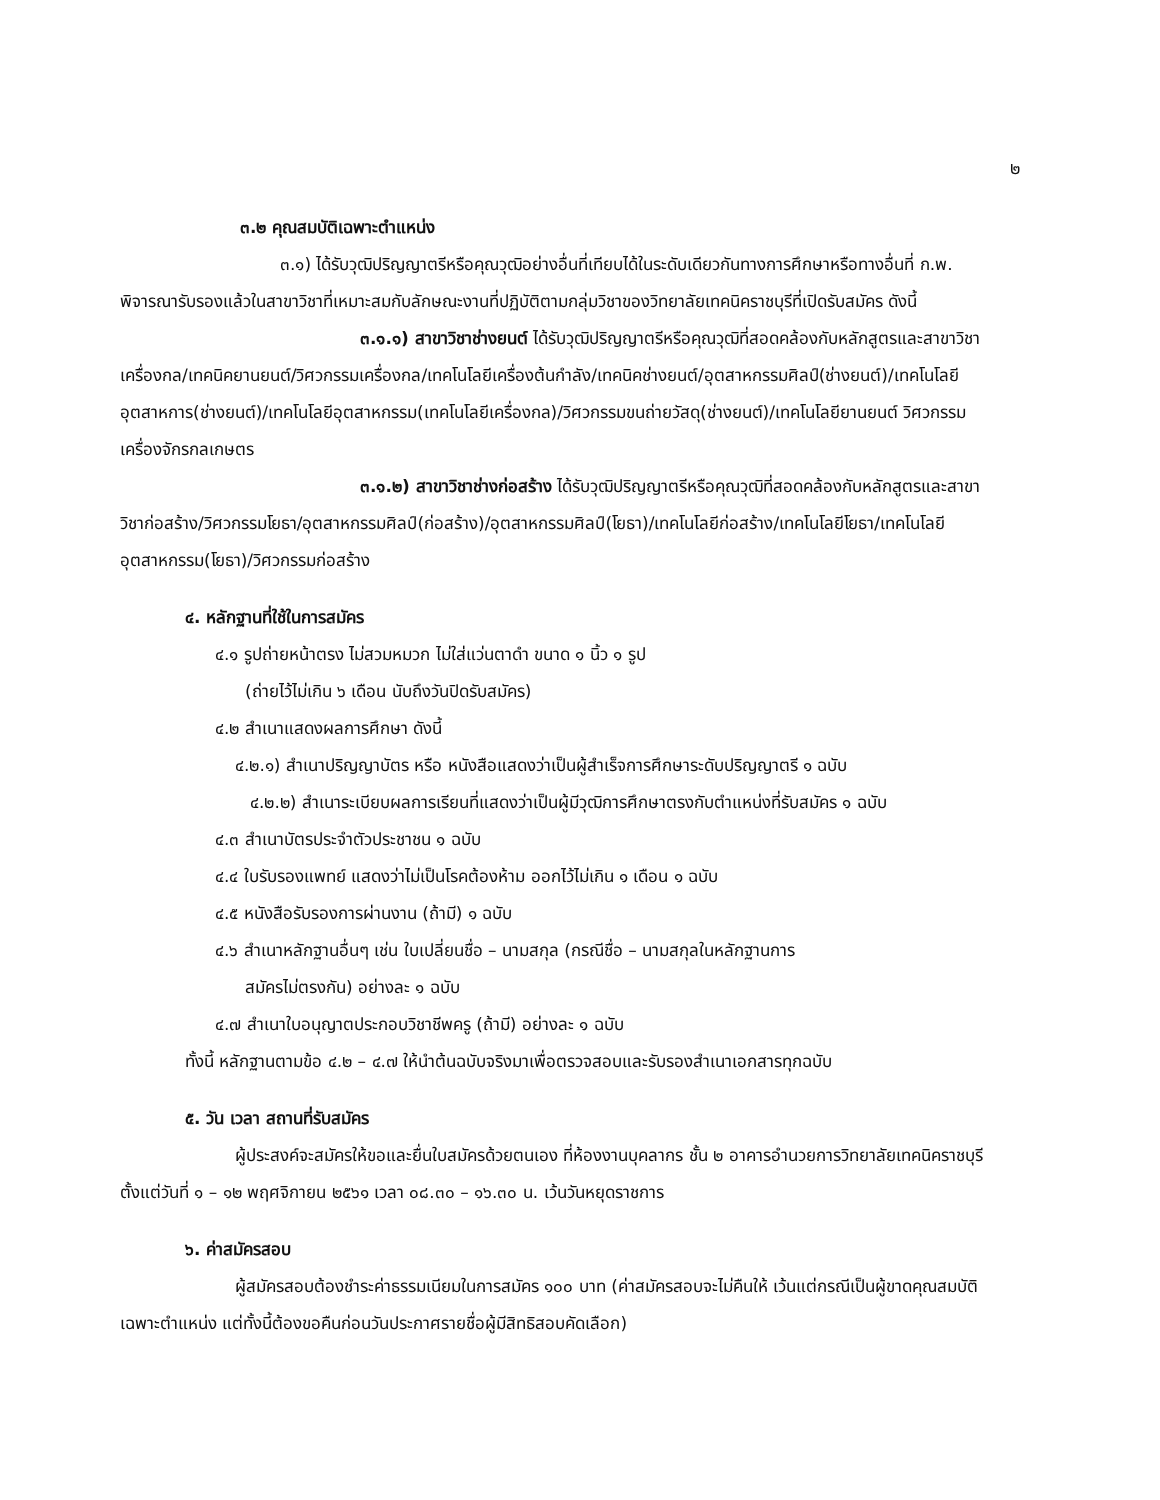๒
๓.๒ คุณสมบัติเฉพาะตำแหน่ง
๓.๑) ได้รับวุฒิปริญญาตรีหรือคุณวุฒิอย่างอื่นที่เทียบได้ในระดับเดียวกันทางการศึกษาหรือทางอื่นที่ ก.พ. พิจารณารับรองแล้วในสาขาวิชาที่เหมาะสมกับลักษณะงานที่ปฏิบัติตามกลุ่มวิชาของวิทยาลัยเทคนิคราชบุรีที่เปิดรับสมัคร ดังนี้
๓.๑.๑) สาขาวิชาช่างยนต์ ได้รับวุฒิปริญญาตรีหรือคุณวุฒิที่สอดคล้องกับหลักสูตรและสาขาวิชา เครื่องกล/เทคนิคยานยนต์/วิศวกรรมเครื่องกล/เทคโนโลยีเครื่องต้นกำลัง/เทคนิคช่างยนต์/อุตสาหกรรมศิลป์(ช่างยนต์)/เทคโนโลยีอุตสาหการ(ช่างยนต์)/เทคโนโลยีอุตสาหกรรม(เทคโนโลยีเครื่องกล)/วิศวกรรมขนถ่ายวัสดุ(ช่างยนต์)/เทคโนโลยียานยนต์ วิศวกรรมเครื่องจักรกลเกษตร
๓.๑.๒) สาขาวิชาช่างก่อสร้าง ได้รับวุฒิปริญญาตรีหรือคุณวุฒิที่สอดคล้องกับหลักสูตรและสาขาวิชาก่อสร้าง/วิศวกรรมโยธา/อุตสาหกรรมศิลป์(ก่อสร้าง)/อุตสาหกรรมศิลป์(โยธา)/เทคโนโลยีก่อสร้าง/เทคโนโลยีโยธา/เทคโนโลยีอุตสาหกรรม(โยธา)/วิศวกรรมก่อสร้าง
๔. หลักฐานที่ใช้ในการสมัคร
๔.๑ รูปถ่ายหน้าตรง ไม่สวมหมวก ไม่ใส่แว่นตาดำ ขนาด ๑ นิ้ว ๑ รูป
(ถ่ายไว้ไม่เกิน ๖ เดือน นับถึงวันปิดรับสมัคร)
๔.๒ สำเนาแสดงผลการศึกษา ดังนี้
๔.๒.๑) สำเนาปริญญาบัตร หรือ หนังสือแสดงว่าเป็นผู้สำเร็จการศึกษาระดับปริญญาตรี ๑ ฉบับ
๔.๒.๒) สำเนาระเบียบผลการเรียนที่แสดงว่าเป็นผู้มีวุฒิการศึกษาตรงกับตำแหน่งที่รับสมัคร ๑ ฉบับ
๔.๓ สำเนาบัตรประจำตัวประชาชน ๑ ฉบับ
๔.๔ ใบรับรองแพทย์ แสดงว่าไม่เป็นโรคต้องห้าม ออกไว้ไม่เกิน ๑ เดือน ๑ ฉบับ
๔.๕ หนังสือรับรองการผ่านงาน (ถ้ามี) ๑ ฉบับ
๔.๖ สำเนาหลักฐานอื่นๆ เช่น ใบเปลี่ยนชื่อ – นามสกุล (กรณีชื่อ – นามสกุลในหลักฐานการ
สมัครไม่ตรงกัน) อย่างละ ๑ ฉบับ
๔.๗ สำเนาใบอนุญาตประกอบวิชาชีพครู (ถ้ามี) อย่างละ ๑ ฉบับ
ทั้งนี้ หลักฐานตามข้อ ๔.๒ – ๔.๗ ให้นำต้นฉบับจริงมาเพื่อตรวจสอบและรับรองสำเนาเอกสารทุกฉบับ
๕. วัน เวลา สถานที่รับสมัคร
ผู้ประสงค์จะสมัครให้ขอและยื่นใบสมัครด้วยตนเอง ที่ห้องงานบุคลากร ชั้น ๒ อาคารอำนวยการวิทยาลัยเทคนิคราชบุรี ตั้งแต่วันที่ ๑ – ๑๒ พฤศจิกายน ๒๕๖๑ เวลา ๐๘.๓๐ – ๑๖.๓๐ น. เว้นวันหยุดราชการ
๖. ค่าสมัครสอบ
ผู้สมัครสอบต้องชำระค่าธรรมเนียมในการสมัคร ๑๐๐ บาท (ค่าสมัครสอบจะไม่คืนให้ เว้นแต่กรณีเป็นผู้ขาดคุณสมบัติ เฉพาะตำแหน่ง แต่ทั้งนี้ต้องขอคืนก่อนวันประกาศรายชื่อผู้มีสิทธิสอบคัดเลือก)